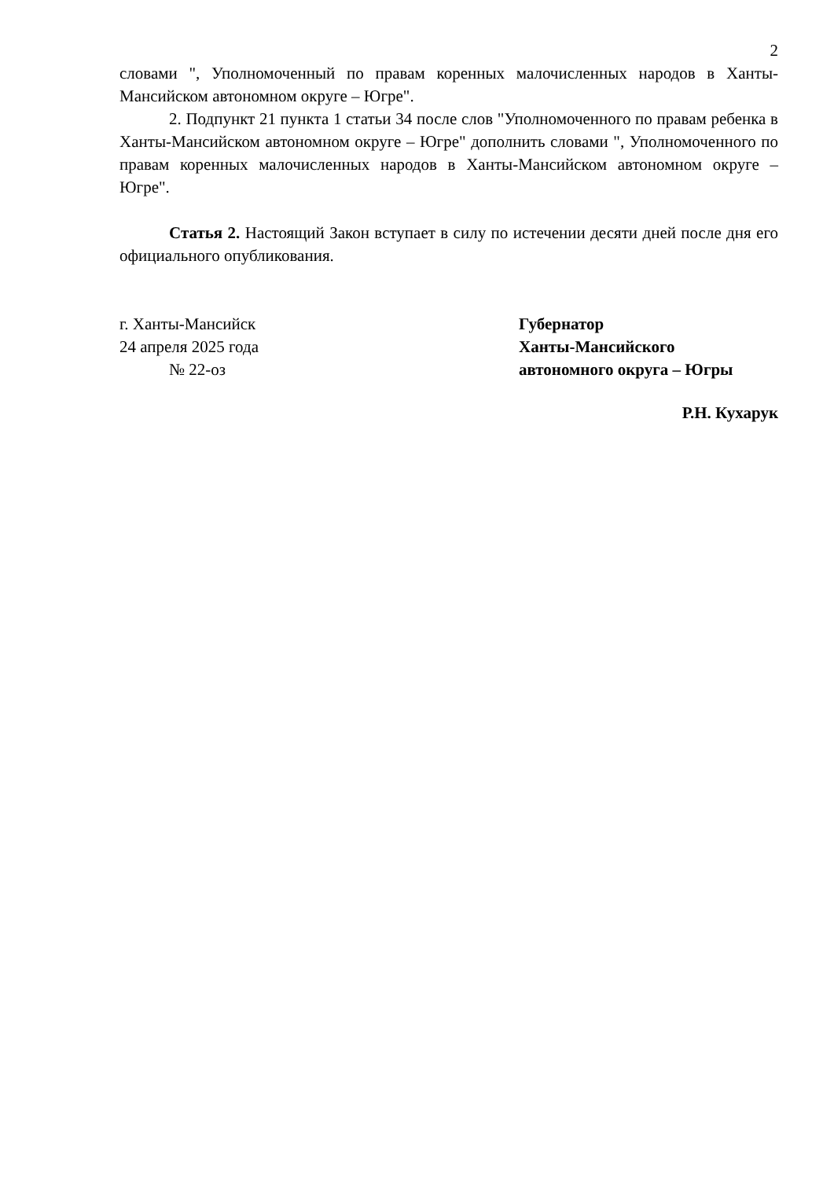2
словами ", Уполномоченный по правам коренных малочисленных народов в Ханты-Мансийском автономном округе – Югре".
2. Подпункт 21 пункта 1 статьи 34 после слов "Уполномоченного по правам ребенка в Ханты-Мансийском автономном округе – Югре" дополнить словами ", Уполномоченного по правам коренных малочисленных народов в Ханты-Мансийском автономном округе – Югре".
Статья 2. Настоящий Закон вступает в силу по истечении десяти дней после дня его официального опубликования.
г. Ханты-Мансийск
24 апреля 2025 года
№ 22-оз
Губернатор
Ханты-Мансийского
автономного округа – Югры
Р.Н. Кухарук